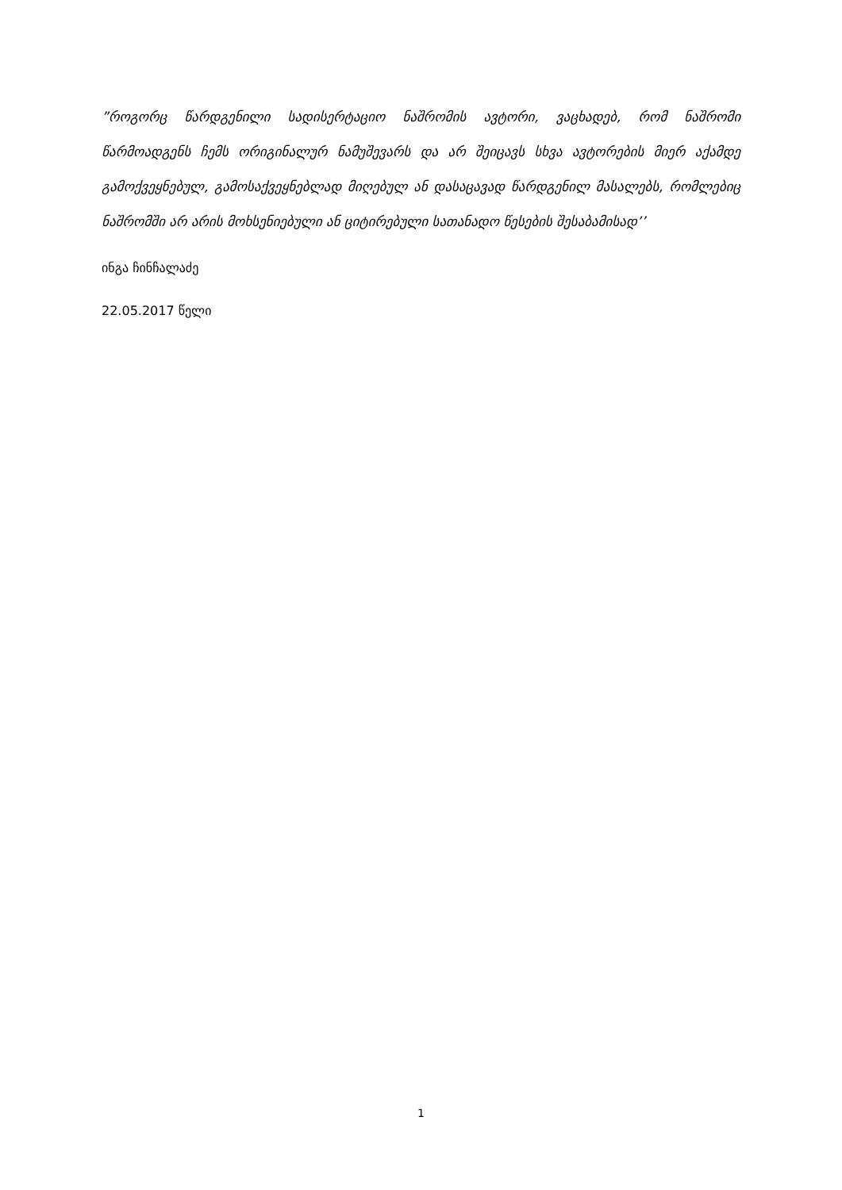”როგორც წარდგენილი სადისერტაციო ნაშრომის ავტორი, ვაცხადებ, რომ ნაშრომი წარმოადგენს ჩემს ორიგინალურ ნამუშევარს და არ შეიცავს სხვა ავტორების მიერ აქამდე გამოქვეყნებულ, გამოსაქვეყნებლად მიღებულ ან დასაცავად წარდგენილ მასალებს, რომლებიც ნაშრომში არ არის მოხსენიებული ან ციტირებული სათანადო წესების შესაბამისად’’
ინგა ჩინჩალაძე
22.05.2017 წელი
1